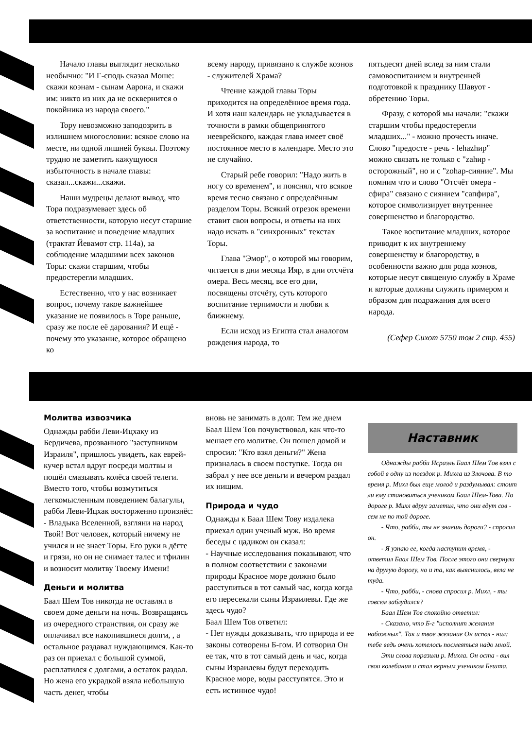Начало главы выглядит несколько необычно: "И Г-сподь сказал Моше: скажи коэнам - сынам Аарона, и скажи им: никто из них да не осквернится о покойника из народа своего."
Тору невозможно заподозрить в излишнем многословии: всякое слово на месте, ни одной лишней буквы. Поэтому трудно не заметить кажущуюся избыточность в начале главы: сказал...скажи...скажи.
Наши мудрецы делают вывод, что Тора подразумевает здесь об ответственности, которую несут старшие за воспитание и поведение младших (трактат Йевамот стр. 114а), за соблюдение младшими всех законов Торы: скажи старшим, чтобы предостерегли младших.
Естественно, что у нас возникает вопрос, почему такое важнейшее указание не появилось в Торе раньше, сразу же после её дарования? И ещё - почему это указание, которое обращено ко
всему народу, привязано к службе коэнов - служителей Храма?
Чтение каждой главы Торы приходится на определённое время года. И хотя наш календарь не укладывается в точности в рамки общепринятого нееврейского, каждая глава имеет своё постоянное место в календаре. Место это не случайно.
Старый ребе говорил: "Надо жить в ногу со временем", и пояснял, что всякое время тесно связано с определённым разделом Торы. Всякий отрезок времени ставит свои вопросы, и ответы на них надо искать в "синхронных" текстах Торы.
Глава "Эмор", о которой мы говорим, читается в дни месяца Ияр, в дни отсчёта омера. Весь месяц, все его дни, посвящены отсчёту, суть которого воспитание терпимости и любви к ближнему.
Если исход из Египта стал аналогом рождения народа, то
пятьдесят дней вслед за ним стали самовоспитанием и внутренней подготовкой к празднику Шавуот - обретению Торы.
Фразу, с которой мы начали: "скажи старшим чтобы предостерегли младших..." - можно прочесть иначе. Слово "предосте - речь - lehazhир" можно связать не только с "zahир - осторожный", но и с "zohар-сияние". Мы помним что и слово "Отсчёт омера - сфира" связано с сиянием "сапфира", которое символизирует внутреннее совершенство и благородство.
Такое воспитание младших, которое приводит к их внутреннему совершенству и благородству, в особенности важно для рода коэнов, которые несут священую службу в Храме и которые должны служить примером и образом для подражания для всего народа.
(Сефер Сихот 5750 том 2 стр. 455)
Молитва извозчика
Однажды рабби Леви-Ицхаку из Бердичева, прозванного "заступником Израиля", пришлось увидеть, как еврей-кучер встал вдруг посреди молтвы и пошёл смазывать колёса своей телеги. Вместо того, чтобы возмутиться легкомысленным поведением балагулы, рабби Леви-Ицхак восторженно произнёс:
- Владыка Вселенной, взгляни на народ Твой! Вот человек, который ничему не учился и не знает Торы. Его руки в дёгте и грязи, но он не снимает талес и тфилин и возносит молитву Твоему Имени!
Деньги и молитва
Баал Шем Тов никогда не оставлял в своем доме деньги на ночь. Возвращаясь из очередного странствия, он сразу же оплачивал все накопившиеся долги, , а остальное раздавал нуждающимся. Как-то раз он приехал с большой суммой, расплатился с долгами, а остаток раздал. Но жена его украдкой взяла небольшую часть денег, чтобы
вновь не занимать в долг. Тем же днем Баал Шем Тов почувствовал, как что-то мешает его молитве. Он пошел домой и спросил: "Кто взял деньги?" Жена призналась в своем поступке. Тогда он забрал у нее все деньги и вечером раздал их нищим.
Природа и чудо
Однажды к Баал Шем Тову издалека приехал один ученый муж. Во время беседы с цадиком он сказал:
- Научные исследования показывают, что в полном соответствии с законами природы Красное море должно было расступиться в тот самый час, когда когда его пересекали сыны Израилевы. Где же здесь чудо?
Баал Шем Тов ответил:
- Нет нужды доказывать, что природа и ее законы сотворены Б-гом. И сотворил Он ее так, что в тот самый день и час, когда сыны Израилевы будут переходить Красное море, воды расступятся. Это и есть истинное чудо!
Наставник
Однажды рабби Исраэль Баал Шем Тов взял с собой в одну из поездок р. Михла из Злочова. В то время р. Михл был еще молод и раздумывал: стоит ли ему становиться учеником Баал Шем-Това. По дороге р. Михл вдруг заметил, что они едут сов - сем не по той дороге.
- Что, рабби, ты не знаешь дороги? - спросил он.
- Я узнаю ее, когда наступит время, - ответил Баал Шем Тов. После этого они свернули на другую дорогу, но и та, как выяснилось, вела не туда.
- Что, рабби, - снова спросил р. Михл, - ты совсем заблудился?
Баал Шем Тов спокойно ответил:
- Сказано, что Б-г "исполнит желания набожных". Так и твое желание Он испол - нил: тебе ведь очень хотелось посмеяться надо мной.
Эти слова поразили р. Михла. Он оста - вил свои колебания и стал верным учеником Бешта.